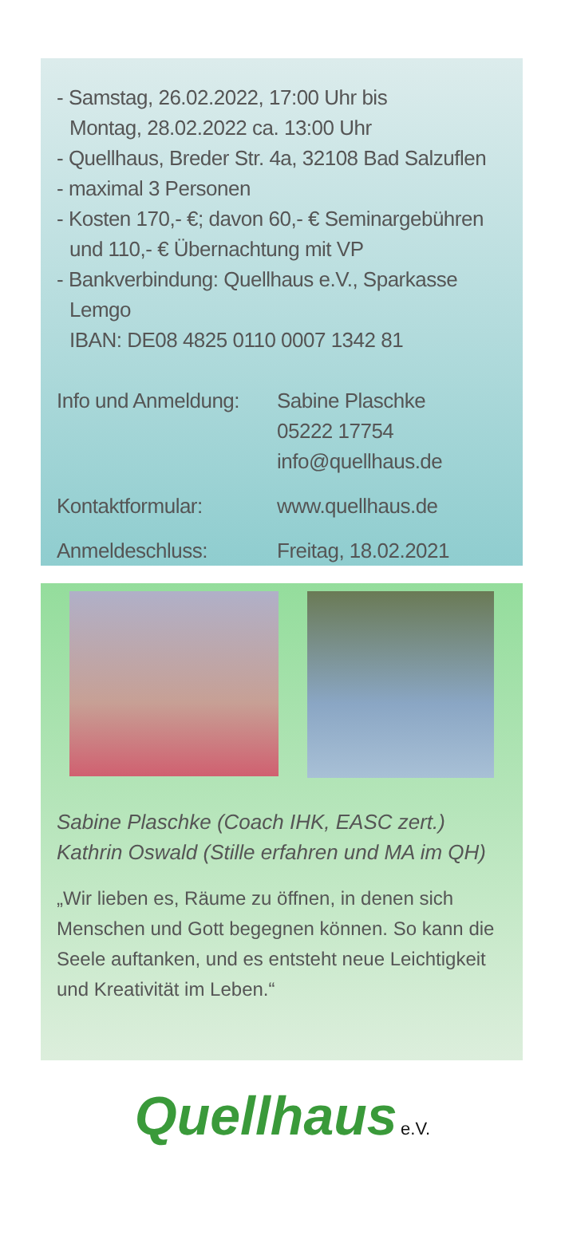- Samstag, 26.02.2022, 17:00 Uhr bis
Montag, 28.02.2022 ca. 13:00 Uhr
- Quellhaus, Breder Str. 4a, 32108 Bad Salzuflen
- maximal 3 Personen
- Kosten 170,- €; davon 60,- € Seminargebühren
und 110,- € Übernachtung mit VP
- Bankverbindung: Quellhaus e.V., Sparkasse
Lemgo
IBAN: DE08 4825 0110 0007 1342 81
Info und Anmeldung:
Sabine Plaschke
05222 17754
info@quellhaus.de
Kontaktformular: www.quellhaus.de
Anmeldeschluss: Freitag, 18.02.2021
Sabine Plaschke (Coach IHK, EASC zert.)
Kathrin Oswald (Stille erfahren und MA im QH)
„Wir lieben es, Räume zu öffnen, in denen sich Menschen und Gott begegnen können. So kann die Seele auftanken, und es entsteht neue Leichtigkeit und Kreativität im Leben.“
Quellhaus e.V.